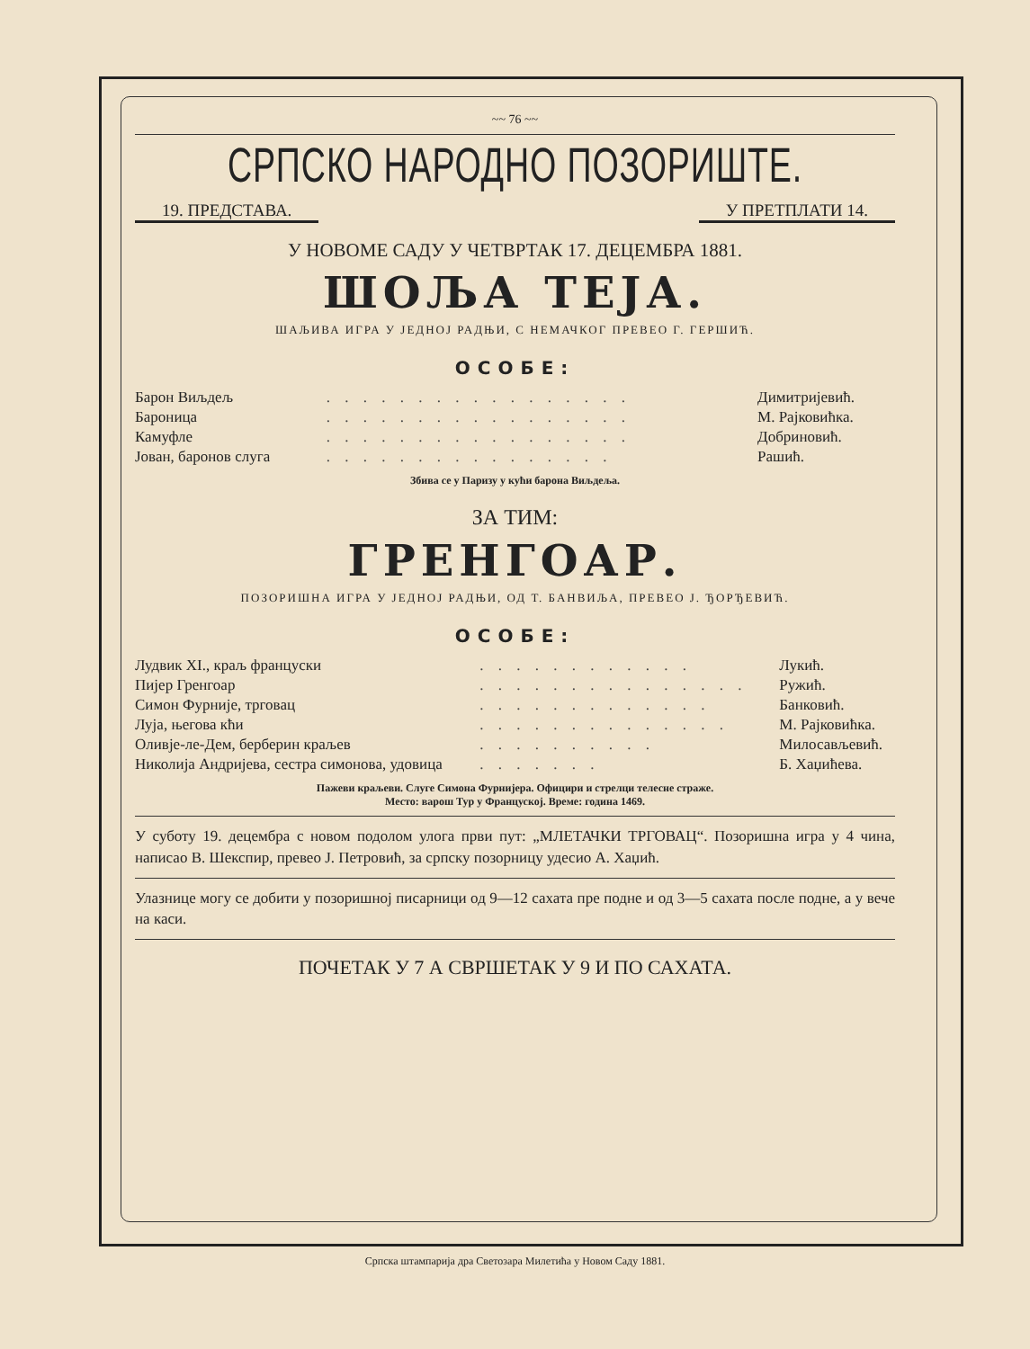~~ 76 ~~
СРПСКО НАРОДНО ПОЗОРИШТЕ.
19. ПРЕДСТАВА. У ПРЕТПЛАТИ 14.
У НОВОМЕ САДУ У ЧЕТВРТАК 17. ДЕЦЕМБРА 1881.
ШОЉА ТЕЈА.
ШАЉИВА ИГРА У ЈЕДНОЈ РАДЊИ, С НЕМАЧКОГ ПРЕВЕО Г. ГЕРШИЋ.
ОСОБЕ:
| Барон Виљдељ | . . . . . . . . . . . . . . . . . | Димитријевић. |
| Бароница | . . . . . . . . . . . . . . . . . | М. Рајковићка. |
| Камуфле | . . . . . . . . . . . . . . . . . | Добриновић. |
| Јован, баронов слуга | . . . . . . . . . . . . . . . . | Рашић. |
Збива се у Паризу у кући барона Виљдеља.
ЗА ТИМ:
ГРЕНГОАР.
ПОЗОРИШНА ИГРА У ЈЕДНОЈ РАДЊИ, ОД Т. БАНВИЉА, ПРЕВЕО Ј. ЂОРЂЕВИЋ.
ОСОБЕ:
| Лудвик XI., краљ француски | . . . . . . . . . . . . | Лукић. |
| Пијер Гренгоар | . . . . . . . . . . . . . . . | Ружић. |
| Симон Фурније, трговац | . . . . . . . . . . . . . | Банковић. |
| Луја, његова кћи | . . . . . . . . . . . . . . | М. Рајковићка. |
| Оливје-ле-Дем, берберин краљев | . . . . . . . . . . | Милосављевић. |
| Николија Андријева, сестра симонова, удовица | . . . . . . . | Б. Хаџићева. |
Пажеви краљеви. Слуге Симона Фурнијера. Официри и стрелци телесне страже.
Место: варош Тур у Француској. Време: година 1469.
У суботу 19. децембра с новом подолом улога први пут: „МЛЕТАЧКИ ТРГОВАЦ“. Позоришна игра у 4 чина, написао В. Шекспир, превео Ј. Петровић, за српску позорницу удесио А. Хаџић.
Улазнице могу се добити у позоришној писарници од 9—12 сахата пре подне и од 3—5 сахата после подне, а у вече на каси.
ПОЧЕТАК У 7 А СВРШЕТАК У 9 И ПО САХАТА.
Српска штампарија дра Светозара Милетића у Новом Саду 1881.